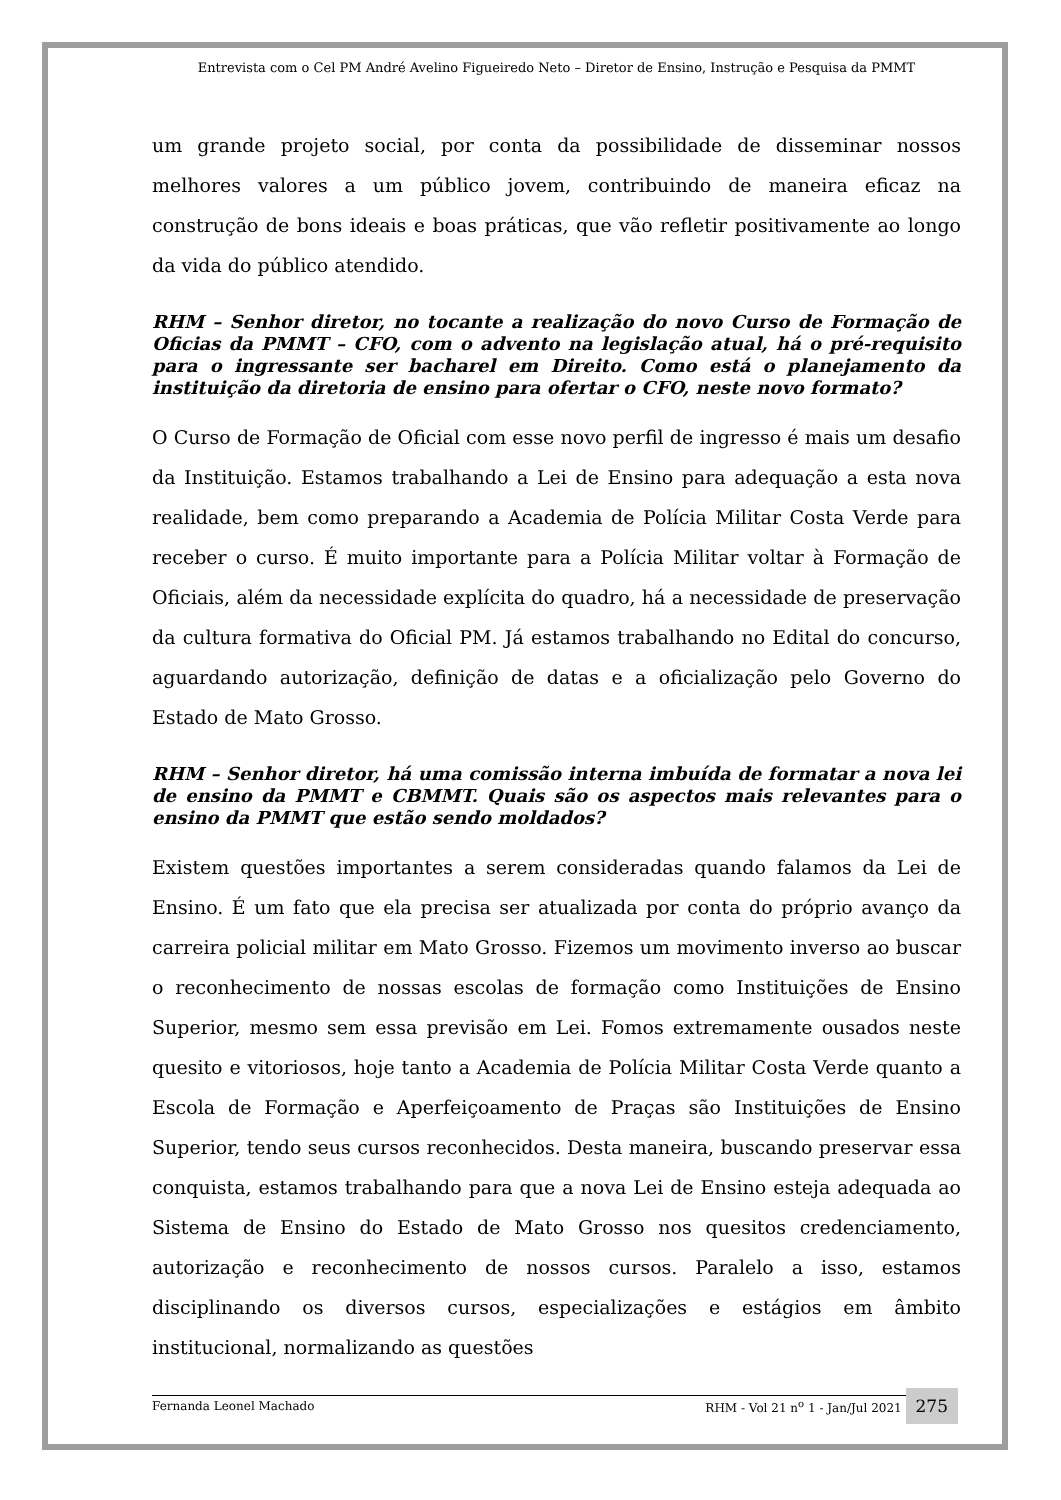Entrevista com o Cel PM André Avelino Figueiredo Neto – Diretor de Ensino, Instrução e Pesquisa da PMMT
um grande projeto social, por conta da possibilidade de disseminar nossos melhores valores a um público jovem, contribuindo de maneira eficaz na construção de bons ideais e boas práticas, que vão refletir positivamente ao longo da vida do público atendido.
RHM – Senhor diretor, no tocante a realização do novo Curso de Formação de Oficias da PMMT – CFO, com o advento na legislação atual, há o pré-requisito para o ingressante ser bacharel em Direito. Como está o planejamento da instituição da diretoria de ensino para ofertar o CFO, neste novo formato?
O Curso de Formação de Oficial com esse novo perfil de ingresso é mais um desafio da Instituição. Estamos trabalhando a Lei de Ensino para adequação a esta nova realidade, bem como preparando a Academia de Polícia Militar Costa Verde para receber o curso. É muito importante para a Polícia Militar voltar à Formação de Oficiais, além da necessidade explícita do quadro, há a necessidade de preservação da cultura formativa do Oficial PM. Já estamos trabalhando no Edital do concurso, aguardando autorização, definição de datas e a oficialização pelo Governo do Estado de Mato Grosso.
RHM – Senhor diretor, há uma comissão interna imbuída de formatar a nova lei de ensino da PMMT e CBMMT. Quais são os aspectos mais relevantes para o ensino da PMMT que estão sendo moldados?
Existem questões importantes a serem consideradas quando falamos da Lei de Ensino. É um fato que ela precisa ser atualizada por conta do próprio avanço da carreira policial militar em Mato Grosso. Fizemos um movimento inverso ao buscar o reconhecimento de nossas escolas de formação como Instituições de Ensino Superior, mesmo sem essa previsão em Lei. Fomos extremamente ousados neste quesito e vitoriosos, hoje tanto a Academia de Polícia Militar Costa Verde quanto a Escola de Formação e Aperfeiçoamento de Praças são Instituições de Ensino Superior, tendo seus cursos reconhecidos. Desta maneira, buscando preservar essa conquista, estamos trabalhando para que a nova Lei de Ensino esteja adequada ao Sistema de Ensino do Estado de Mato Grosso nos quesitos credenciamento, autorização e reconhecimento de nossos cursos. Paralelo a isso, estamos disciplinando os diversos cursos, especializações e estágios em âmbito institucional, normalizando as questões
Fernanda Leonel Machado RHM - Vol 21 n<sup>o</sup> 1 - Jan/Jul 2021 275